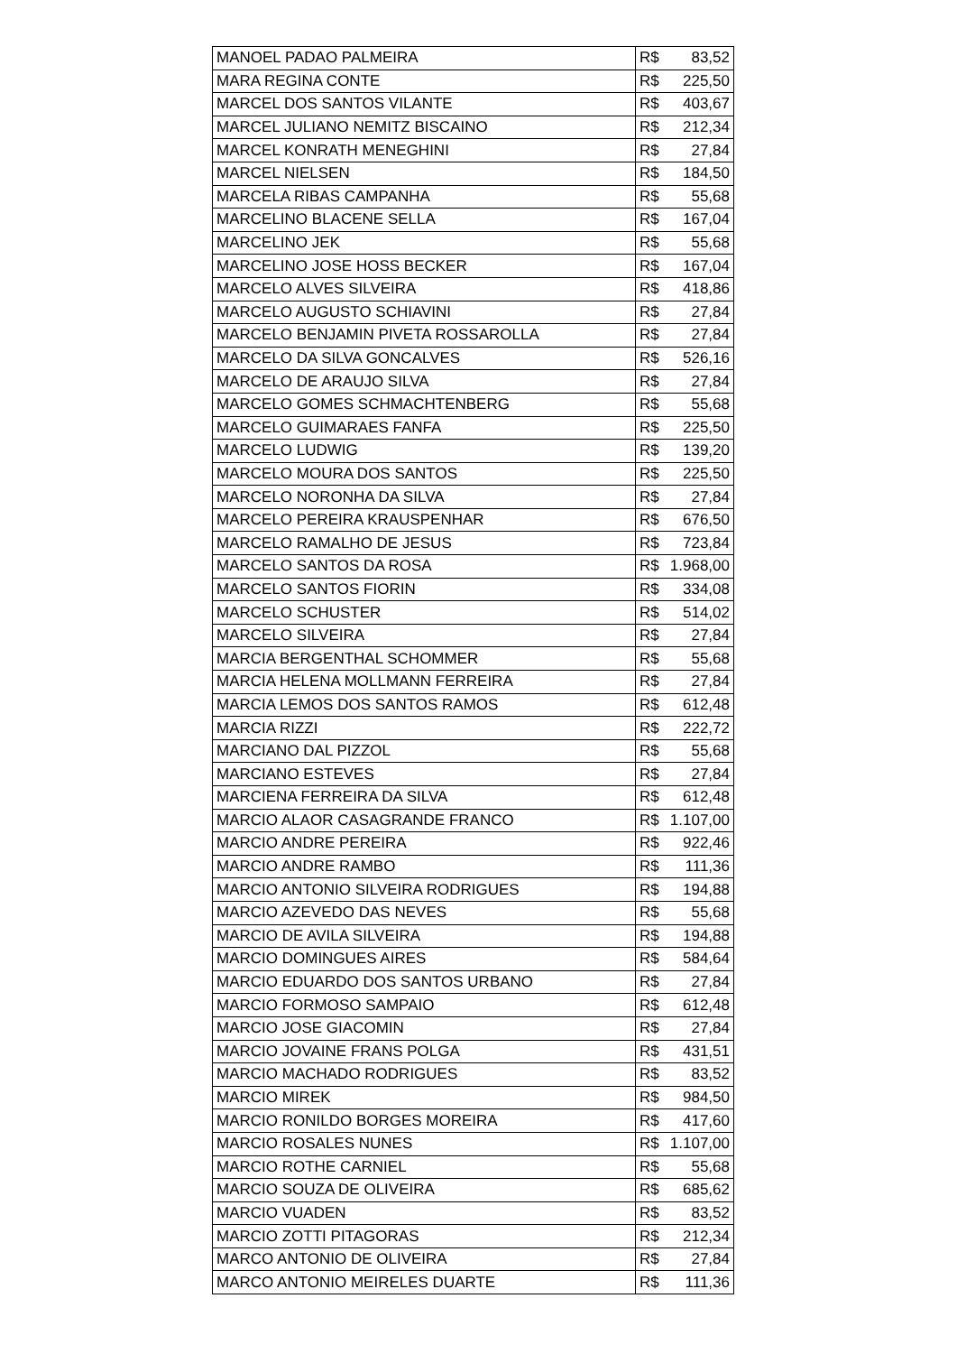| MANOEL PADAO PALMEIRA | R$ 83,52 |
| MARA REGINA CONTE | R$ 225,50 |
| MARCEL DOS SANTOS VILANTE | R$ 403,67 |
| MARCEL JULIANO NEMITZ BISCAINO | R$ 212,34 |
| MARCEL KONRATH MENEGHINI | R$ 27,84 |
| MARCEL NIELSEN | R$ 184,50 |
| MARCELA RIBAS CAMPANHA | R$ 55,68 |
| MARCELINO BLACENE SELLA | R$ 167,04 |
| MARCELINO JEK | R$ 55,68 |
| MARCELINO JOSE HOSS BECKER | R$ 167,04 |
| MARCELO ALVES SILVEIRA | R$ 418,86 |
| MARCELO AUGUSTO SCHIAVINI | R$ 27,84 |
| MARCELO BENJAMIN PIVETA ROSSAROLLA | R$ 27,84 |
| MARCELO DA SILVA GONCALVES | R$ 526,16 |
| MARCELO DE ARAUJO SILVA | R$ 27,84 |
| MARCELO GOMES SCHMACHTENBERG | R$ 55,68 |
| MARCELO GUIMARAES FANFA | R$ 225,50 |
| MARCELO LUDWIG | R$ 139,20 |
| MARCELO MOURA DOS SANTOS | R$ 225,50 |
| MARCELO NORONHA DA SILVA | R$ 27,84 |
| MARCELO PEREIRA KRAUSPENHAR | R$ 676,50 |
| MARCELO RAMALHO DE JESUS | R$ 723,84 |
| MARCELO SANTOS DA ROSA | R$ 1.968,00 |
| MARCELO SANTOS FIORIN | R$ 334,08 |
| MARCELO SCHUSTER | R$ 514,02 |
| MARCELO SILVEIRA | R$ 27,84 |
| MARCIA BERGENTHAL SCHOMMER | R$ 55,68 |
| MARCIA HELENA MOLLMANN FERREIRA | R$ 27,84 |
| MARCIA LEMOS DOS SANTOS RAMOS | R$ 612,48 |
| MARCIA RIZZI | R$ 222,72 |
| MARCIANO DAL PIZZOL | R$ 55,68 |
| MARCIANO ESTEVES | R$ 27,84 |
| MARCIENA FERREIRA DA SILVA | R$ 612,48 |
| MARCIO ALAOR CASAGRANDE FRANCO | R$ 1.107,00 |
| MARCIO ANDRE PEREIRA | R$ 922,46 |
| MARCIO ANDRE RAMBO | R$ 111,36 |
| MARCIO ANTONIO SILVEIRA RODRIGUES | R$ 194,88 |
| MARCIO AZEVEDO DAS NEVES | R$ 55,68 |
| MARCIO DE AVILA SILVEIRA | R$ 194,88 |
| MARCIO DOMINGUES AIRES | R$ 584,64 |
| MARCIO EDUARDO DOS SANTOS URBANO | R$ 27,84 |
| MARCIO FORMOSO SAMPAIO | R$ 612,48 |
| MARCIO JOSE GIACOMIN | R$ 27,84 |
| MARCIO JOVAINE FRANS POLGA | R$ 431,51 |
| MARCIO MACHADO RODRIGUES | R$ 83,52 |
| MARCIO MIREK | R$ 984,50 |
| MARCIO RONILDO BORGES MOREIRA | R$ 417,60 |
| MARCIO ROSALES NUNES | R$ 1.107,00 |
| MARCIO ROTHE CARNIEL | R$ 55,68 |
| MARCIO SOUZA DE OLIVEIRA | R$ 685,62 |
| MARCIO VUADEN | R$ 83,52 |
| MARCIO ZOTTI PITAGORAS | R$ 212,34 |
| MARCO ANTONIO DE OLIVEIRA | R$ 27,84 |
| MARCO ANTONIO MEIRELES DUARTE | R$ 111,36 |